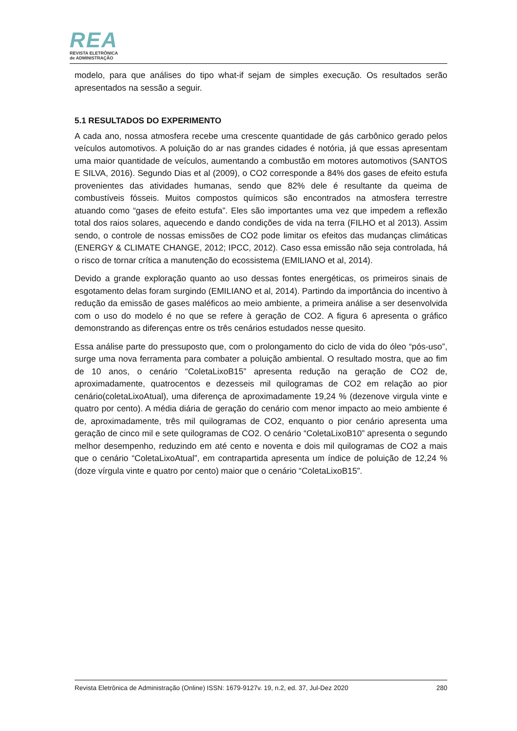REA
REVISTA ELETRÔNICA
de ADMINISTRAÇÃO
modelo, para que análises do tipo what-if sejam de simples execução. Os resultados serão apresentados na sessão a seguir.
5.1 RESULTADOS DO EXPERIMENTO
A cada ano, nossa atmosfera recebe uma crescente quantidade de gás carbônico gerado pelos veículos automotivos. A poluição do ar nas grandes cidades é notória, já que essas apresentam uma maior quantidade de veículos, aumentando a combustão em motores automotivos (SANTOS E SILVA, 2016). Segundo Dias et al (2009), o CO2 corresponde a 84% dos gases de efeito estufa provenientes das atividades humanas, sendo que 82% dele é resultante da queima de combustíveis fósseis. Muitos compostos químicos são encontrados na atmosfera terrestre atuando como “gases de efeito estufa”. Eles são importantes uma vez que impedem a reflexão total dos raios solares, aquecendo e dando condições de vida na terra (FILHO et al 2013). Assim sendo, o controle de nossas emissões de CO2 pode limitar os efeitos das mudanças climáticas (ENERGY & CLIMATE CHANGE, 2012; IPCC, 2012). Caso essa emissão não seja controlada, há o risco de tornar crítica a manutenção do ecossistema (EMILIANO et al, 2014).
Devido a grande exploração quanto ao uso dessas fontes energéticas, os primeiros sinais de esgotamento delas foram surgindo (EMILIANO et al, 2014). Partindo da importância do incentivo à redução da emissão de gases maléficos ao meio ambiente, a primeira análise a ser desenvolvida com o uso do modelo é no que se refere à geração de CO2. A figura 6 apresenta o gráfico demonstrando as diferenças entre os três cenários estudados nesse quesito.
Essa análise parte do pressuposto que, com o prolongamento do ciclo de vida do óleo “pós-uso”, surge uma nova ferramenta para combater a poluição ambiental. O resultado mostra, que ao fim de 10 anos, o cenário “ColetaLixoB15” apresenta redução na geração de CO2 de, aproximadamente, quatrocentos e dezesseis mil quilogramas de CO2 em relação ao pior cenário(coletaLixoAtual), uma diferença de aproximadamente 19,24 % (dezenove virgula vinte e quatro por cento). A média diária de geração do cenário com menor impacto ao meio ambiente é de, aproximadamente, três mil quilogramas de CO2, enquanto o pior cenário apresenta uma geração de cinco mil e sete quilogramas de CO2. O cenário “ColetaLixoB10” apresenta o segundo melhor desempenho, reduzindo em até cento e noventa e dois mil quilogramas de CO2 a mais que o cenário “ColetaLixoAtual”, em contrapartida apresenta um índice de poluição de 12,24 % (doze vírgula vinte e quatro por cento) maior que o cenário “ColetaLixoB15”.
Revista Eletrônica de Administração (Online) ISSN: 1679-9127v. 19, n.2, ed. 37, Jul-Dez 2020 280